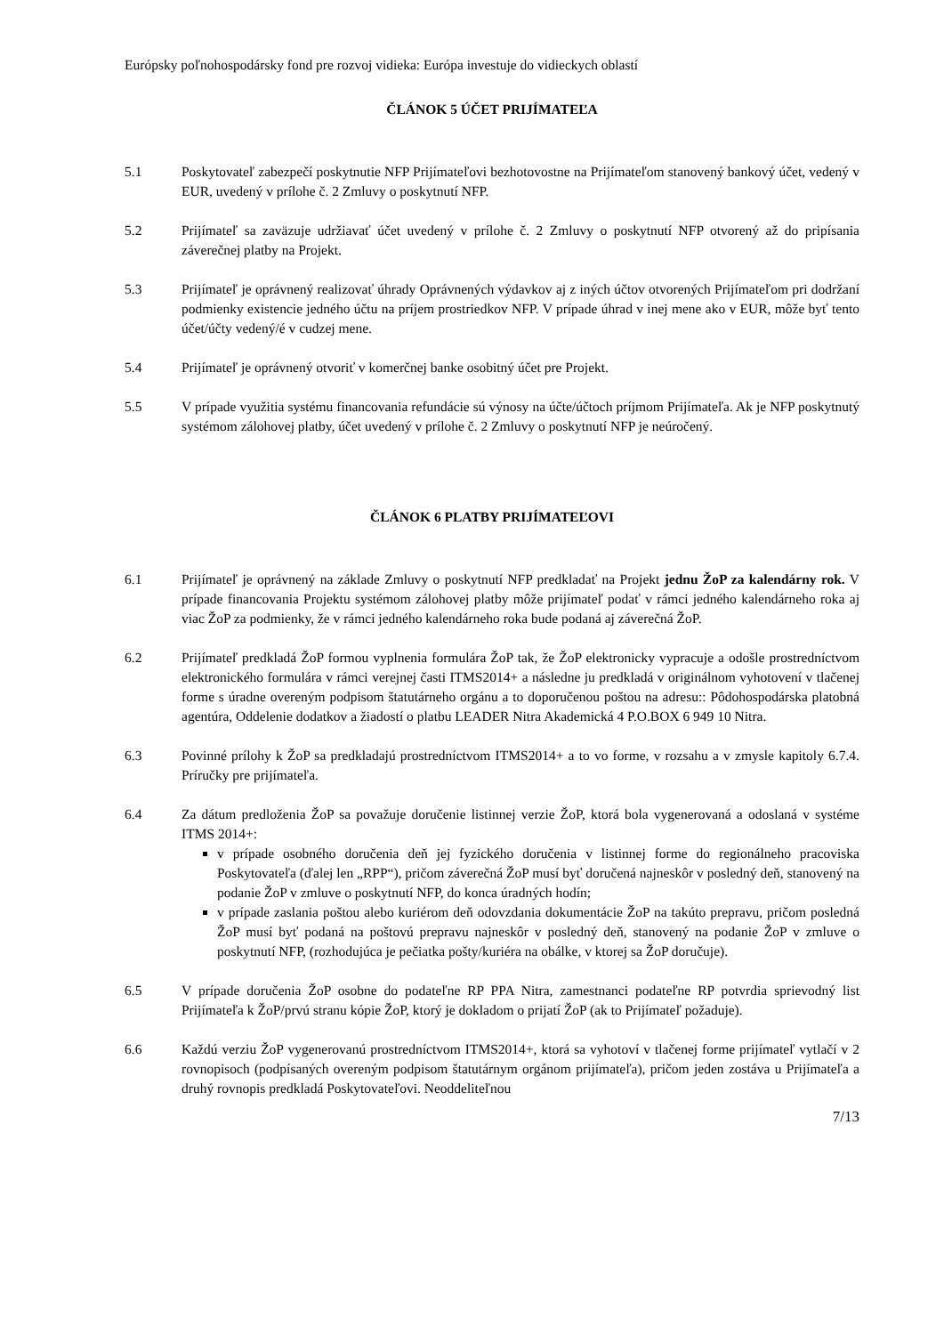Európsky poľnohospodársky fond pre rozvoj vidieka: Európa investuje do vidieckych oblastí
ČLÁNOK 5 ÚČET PRIJÍMATEĽA
5.1 Poskytovateľ zabezpečí poskytnutie NFP Prijímateľovi bezhotovostne na Prijímateľom stanovený bankový účet, vedený v EUR, uvedený v prílohe č. 2 Zmluvy o poskytnutí NFP.
5.2 Prijímateľ sa zaväzuje udržiavať účet uvedený v prílohe č. 2 Zmluvy o poskytnutí NFP otvorený až do pripísania záverečnej platby na Projekt.
5.3 Prijímateľ je oprávnený realizovať úhrady Oprávnených výdavkov aj z iných účtov otvorených Prijímateľom pri dodržaní podmienky existencie jedného účtu na príjem prostriedkov NFP. V prípade úhrad v inej mene ako v EUR, môže byť tento účet/účty vedený/é v cudzej mene.
5.4 Prijímateľ je oprávnený otvoriť v komerčnej banke osobitný účet pre Projekt.
5.5 V prípade využitia systému financovania refundácie sú výnosy na účte/účtoch príjmom Prijímateľa. Ak je NFP poskytnutý systémom zálohovej platby, účet uvedený v prílohe č. 2 Zmluvy o poskytnutí NFP je neúročený.
ČLÁNOK 6 PLATBY PRIJÍMATEĽOVI
6.1 Prijímateľ je oprávnený na základe Zmluvy o poskytnutí NFP predkladať na Projekt jednu ŽoP za kalendárny rok. V prípade financovania Projektu systémom zálohovej platby môže prijímateľ podať v rámci jedného kalendárneho roka aj viac ŽoP za podmienky, že v rámci jedného kalendárneho roka bude podaná aj záverečná ŽoP.
6.2 Prijímateľ predkladá ŽoP formou vyplnenia formulára ŽoP tak, že ŽoP elektronicky vypracuje a odošle prostredníctvom elektronického formulára v rámci verejnej časti ITMS2014+ a následne ju predkladá v originálnom vyhotovení v tlačenej forme s úradne overeným podpisom štatutárneho orgánu a to doporučenou poštou na adresu:: Pôdohospodárska platobná agentúra, Oddelenie dodatkov a žiadostí o platbu LEADER Nitra Akademická 4 P.O.BOX 6 949 10 Nitra.
6.3 Povinné prílohy k ŽoP sa predkladajú prostredníctvom ITMS2014+ a to vo forme, v rozsahu a v zmysle kapitoly 6.7.4. Príručky pre prijímateľa.
6.4 Za dátum predloženia ŽoP sa považuje doručenie listinnej verzie ŽoP, ktorá bola vygenerovaná a odoslaná v systéme ITMS 2014+:
v prípade osobného doručenia deň jej fyzického doručenia v listinnej forme do regionálneho pracoviska Poskytovateľa (ďalej len „RPP“), pričom záverečná ŽoP musí byť doručená najneskôr v posledný deň, stanovený na podanie ŽoP v zmluve o poskytnutí NFP, do konca úradných hodín;
v prípade zaslania poštou alebo kuriérom deň odovzdania dokumentácie ŽoP na takúto prepravu, pričom posledná ŽoP musí byť podaná na poštovú prepravu najneskôr v posledný deň, stanovený na podanie ŽoP v zmluve o poskytnutí NFP, (rozhodujúca je pečiatka pošty/kuriéra na obálke, v ktorej sa ŽoP doručuje).
6.5 V prípade doručenia ŽoP osobne do podateľne RP PPA Nitra, zamestnanci podateľne RP potvrdia sprievodný list Prijímateľa k ŽoP/prvú stranu kópie ŽoP, ktorý je dokladom o prijatí ŽoP (ak to Prijímateľ požaduje).
6.6 Každú verziu ŽoP vygenerovanú prostredníctvom ITMS2014+, ktorá sa vyhotoví v tlačenej forme prijímateľ vytlačí v 2 rovnopisoch (podpísaných overeným podpisom štatutárnym orgánom prijímateľa), pričom jeden zostáva u Prijímateľa a druhý rovnopis predkladá Poskytovateľovi. Neoddeliteľnou
7/13